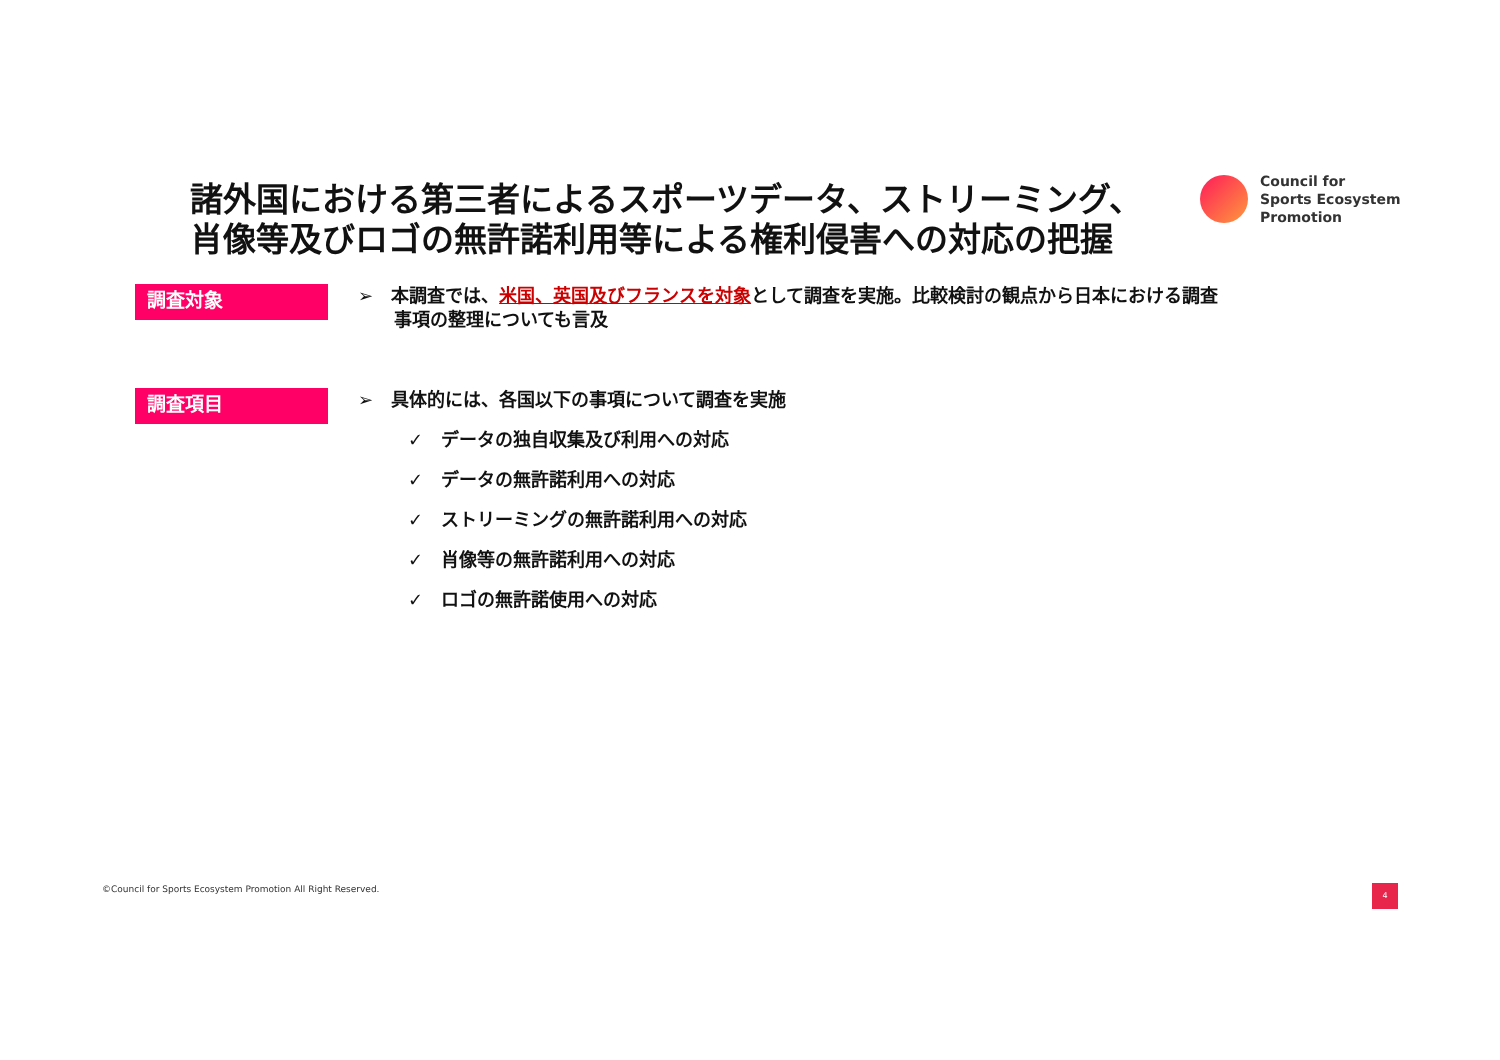諸外国における第三者によるスポーツデータ、ストリーミング、
肖像等及びロゴの無許諾利用等による権利侵害への対応の把握
Council for
Sports Ecosystem
Promotion
調査対象
➢　本調査では、米国、英国及びフランスを対象として調査を実施。比較検討の観点から日本における調査
　　事項の整理についても言及
調査項目
➢　具体的には、各国以下の事項について調査を実施
✓　データの独自収集及び利用への対応
✓　データの無許諾利用への対応
✓　ストリーミングの無許諾利用への対応
✓　肖像等の無許諾利用への対応
✓　ロゴの無許諾使用への対応
©Council for Sports Ecosystem Promotion All Right Reserved.
4